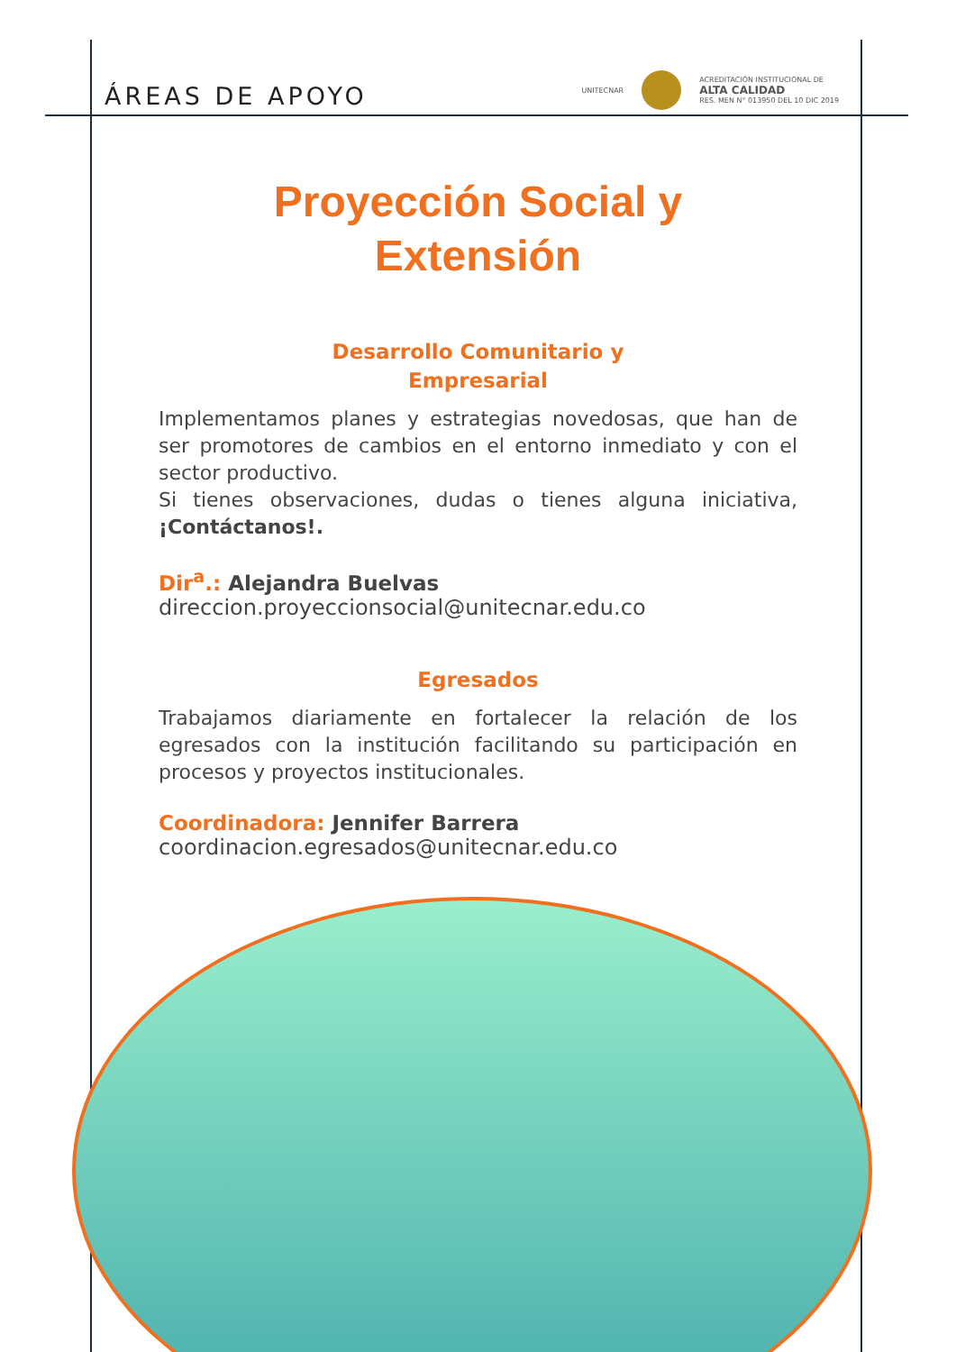ÁREAS DE APOYO
UNITECNAR
ACREDITACIÓN INSTITUCIONAL DE
ALTA CALIDAD
RES. MEN N° 013950 DEL 10 DIC 2019
Proyección Social y
Extensión
Desarrollo Comunitario y
Empresarial
Implementamos planes y estrategias novedosas, que han de ser promotores de cambios en el entorno inmediato y con el sector productivo.
Si tienes observaciones, dudas o tienes alguna iniciativa, ¡Contáctanos!.
Dir<sup>a</sup>.: Alejandra Buelvas
direccion.proyeccionsocial@unitecnar.edu.co
Egresados
Trabajamos diariamente en fortalecer la relación de los egresados con la institución facilitando su participación en procesos y proyectos institucionales.
Coordinadora: Jennifer Barrera
coordinacion.egresados@unitecnar.edu.co